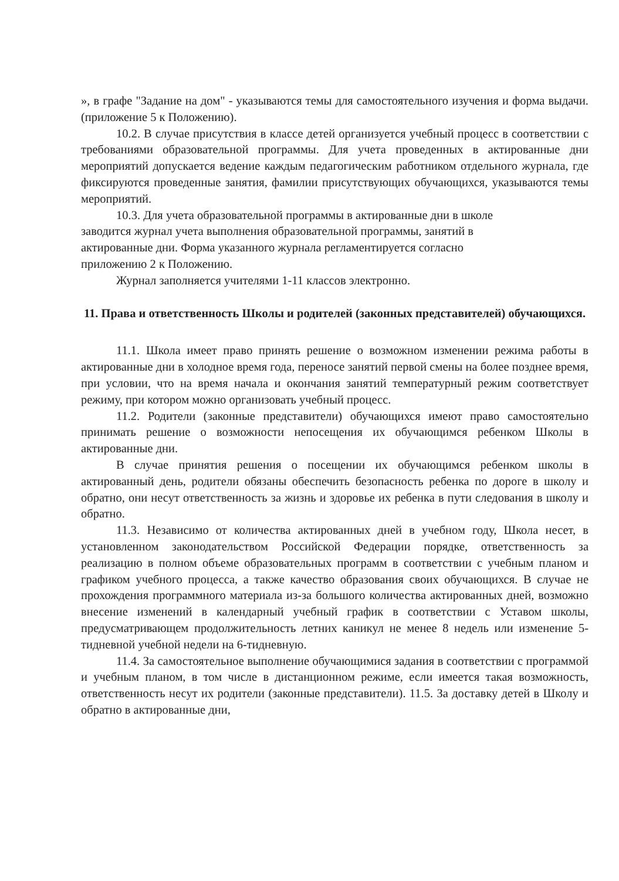», в графе "Задание на дом" - указываются темы для самостоятельного изучения и форма выдачи. (приложение 5 к Положению).
10.2. В случае присутствия в классе детей организуется учебный процесс в соответствии с требованиями образовательной программы. Для учета проведенных в актированные дни мероприятий допускается ведение каждым педагогическим работником отдельного журнала, где фиксируются проведенные занятия, фамилии присутствующих обучающихся, указываются темы мероприятий.
10.3. Для учета образовательной программы в актированные дни в школе заводится журнал учета выполнения образовательной программы, занятий в актированные дни. Форма указанного журнала регламентируется согласно приложению 2 к Положению.
Журнал заполняется учителями 1-11 классов электронно.
11. Права и ответственность Школы и родителей (законных представителей) обучающихся.
11.1. Школа имеет право принять решение о возможном изменении режима работы в актированные дни в холодное время года, переносе занятий первой смены на более позднее время, при условии, что на время начала и окончания занятий температурный режим соответствует режиму, при котором можно организовать учебный процесс.
11.2. Родители (законные представители) обучающихся имеют право самостоятельно принимать решение о возможности непосещения их обучающимся ребенком Школы в актированные дни.
В случае принятия решения о посещении их обучающимся ребенком школы в актированный день, родители обязаны обеспечить безопасность ребенка по дороге в школу и обратно, они несут ответственность за жизнь и здоровье их ребенка в пути следования в школу и обратно.
11.3. Независимо от количества актированных дней в учебном году, Школа несет, в установленном законодательством Российской Федерации порядке, ответственность за реализацию в полном объеме образовательных программ в соответствии с учебным планом и графиком учебного процесса, а также качество образования своих обучающихся. В случае не прохождения программного материала из-за большого количества актированных дней, возможно внесение изменений в календарный учебный график в соответствии с Уставом школы, предусматривающем продолжительность летних каникул не менее 8 недель или изменение 5-тидневной учебной недели на 6-тидневную.
11.4. За самостоятельное выполнение обучающимися задания в соответствии с программой и учебным планом, в том числе в дистанционном режиме, если имеется такая возможность, ответственность несут их родители (законные представители). 11.5. За доставку детей в Школу и обратно в актированные дни,